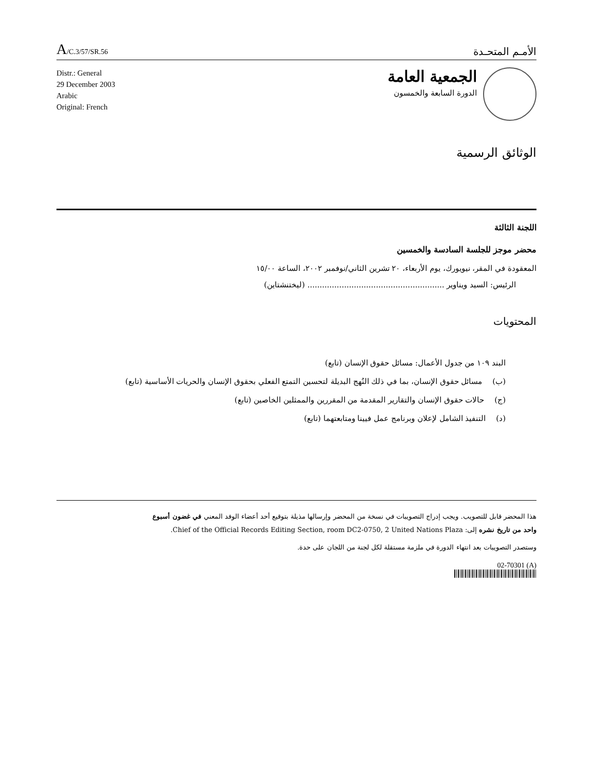A/C.3/57/SR.56
الأمـم المتحـدة
Distr.: General
29 December 2003
Arabic
Original: French
الجمعية العامة
الدورة السابعة والخمسون
الوثائق الرسمية
اللجنة الثالثة
محضر موجز للجلسة السادسة والخمسين
المعقودة في المقر، نيويورك، يوم الأربعاء، ٢٠ تشرين الثاني/نوفمبر ٢٠٠٢، الساعة ١٥/٠٠
الرئيس: السيد ويناوير ........................................................ (ليختنشتاين)
المحتويات
البند ١٠٩ من جدول الأعمال: مسائل حقوق الإنسان (تابع)
(ب) مسائل حقوق الإنسان، بما في ذلك النُهج البديلة لتحسين التمتع الفعلي بحقوق الإنسان والحريات الأساسية (تابع)
(ج) حالات حقوق الإنسان والتقارير المقدمة من المقررين والممثلين الخاصين (تابع)
(د) التنفيذ الشامل لإعلان وبرنامج عمل فيينا ومتابعتهما (تابع)
هذا المحضر قابل للتصويب. ويجب إدراج التصويبات في نسخة من المحضر وإرسالها مذيلة بتوقيع أحد أعضاء الوفد المعني في غضون أسبوع واحد من تاريخ نشره إلى: Chief of the Official Records Editing Section, room DC2-0750, 2 United Nations Plaza.
وستصدر التصويبات بعد انتهاء الدورة في ملزمة مستقلة لكل لجنة من اللجان على حدة.
02-70301 (A)